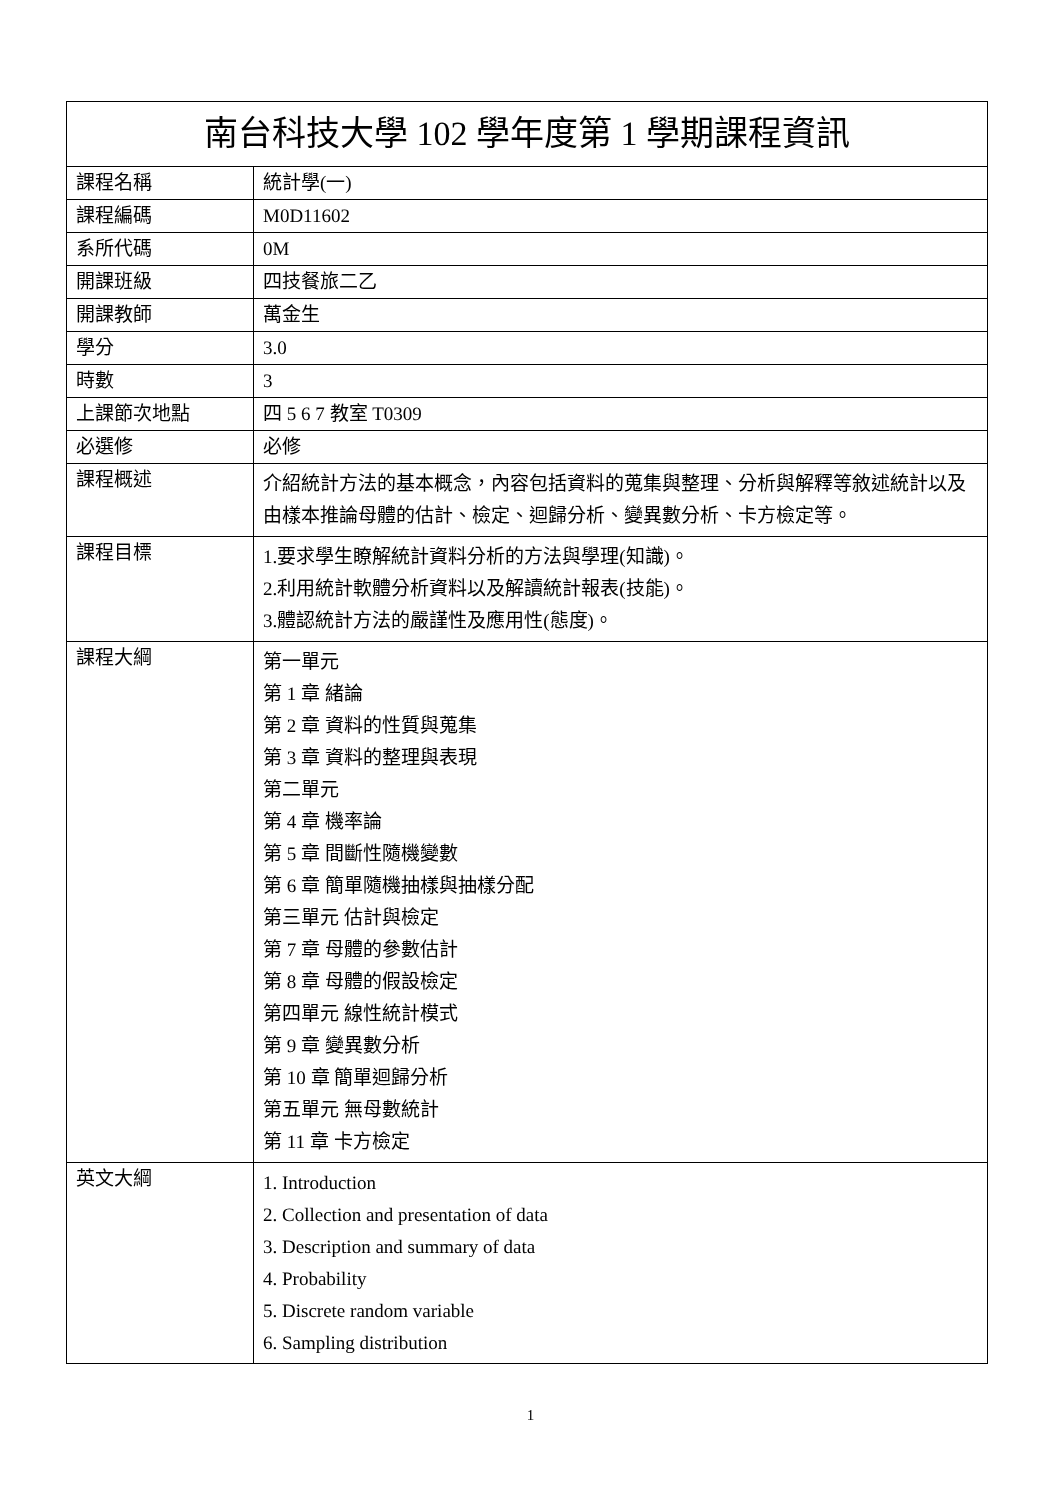| 南台科技大學 102 學年度第 1 學期課程資訊 | |
| --- | --- |
| 課程名稱 | 統計學(一) |
| 課程編碼 | M0D11602 |
| 系所代碼 | 0M |
| 開課班級 | 四技餐旅二乙 |
| 開課教師 | 萬金生 |
| 學分 | 3.0 |
| 時數 | 3 |
| 上課節次地點 | 四 5 6 7 教室 T0309 |
| 必選修 | 必修 |
| 課程概述 | 介紹統計方法的基本概念，內容包括資料的蒐集與整理、分析與解釋等敘述統計以及由樣本推論母體的估計、檢定、迴歸分析、變異數分析、卡方檢定等。 |
| 課程目標 | 1.要求學生瞭解統計資料分析的方法與學理(知識)。 2.利用統計軟體分析資料以及解讀統計報表(技能)。 3.體認統計方法的嚴謹性及應用性(態度)。 |
| 課程大綱 | 第一單元 第 1 章 緒論 第 2 章 資料的性質與蒐集 第 3 章 資料的整理與表現 第二單元 第 4 章 機率論 第 5 章 間斷性隨機變數 第 6 章 簡單隨機抽樣與抽樣分配 第三單元 估計與檢定 第 7 章 母體的參數估計 第 8 章 母體的假設檢定 第四單元 線性統計模式 第 9 章 變異數分析 第 10 章 簡單迴歸分析 第五單元 無母數統計 第 11 章 卡方檢定 |
| 英文大綱 | 1. Introduction 2. Collection and presentation of data 3. Description and summary of data 4. Probability 5. Discrete random variable 6. Sampling distribution |
1